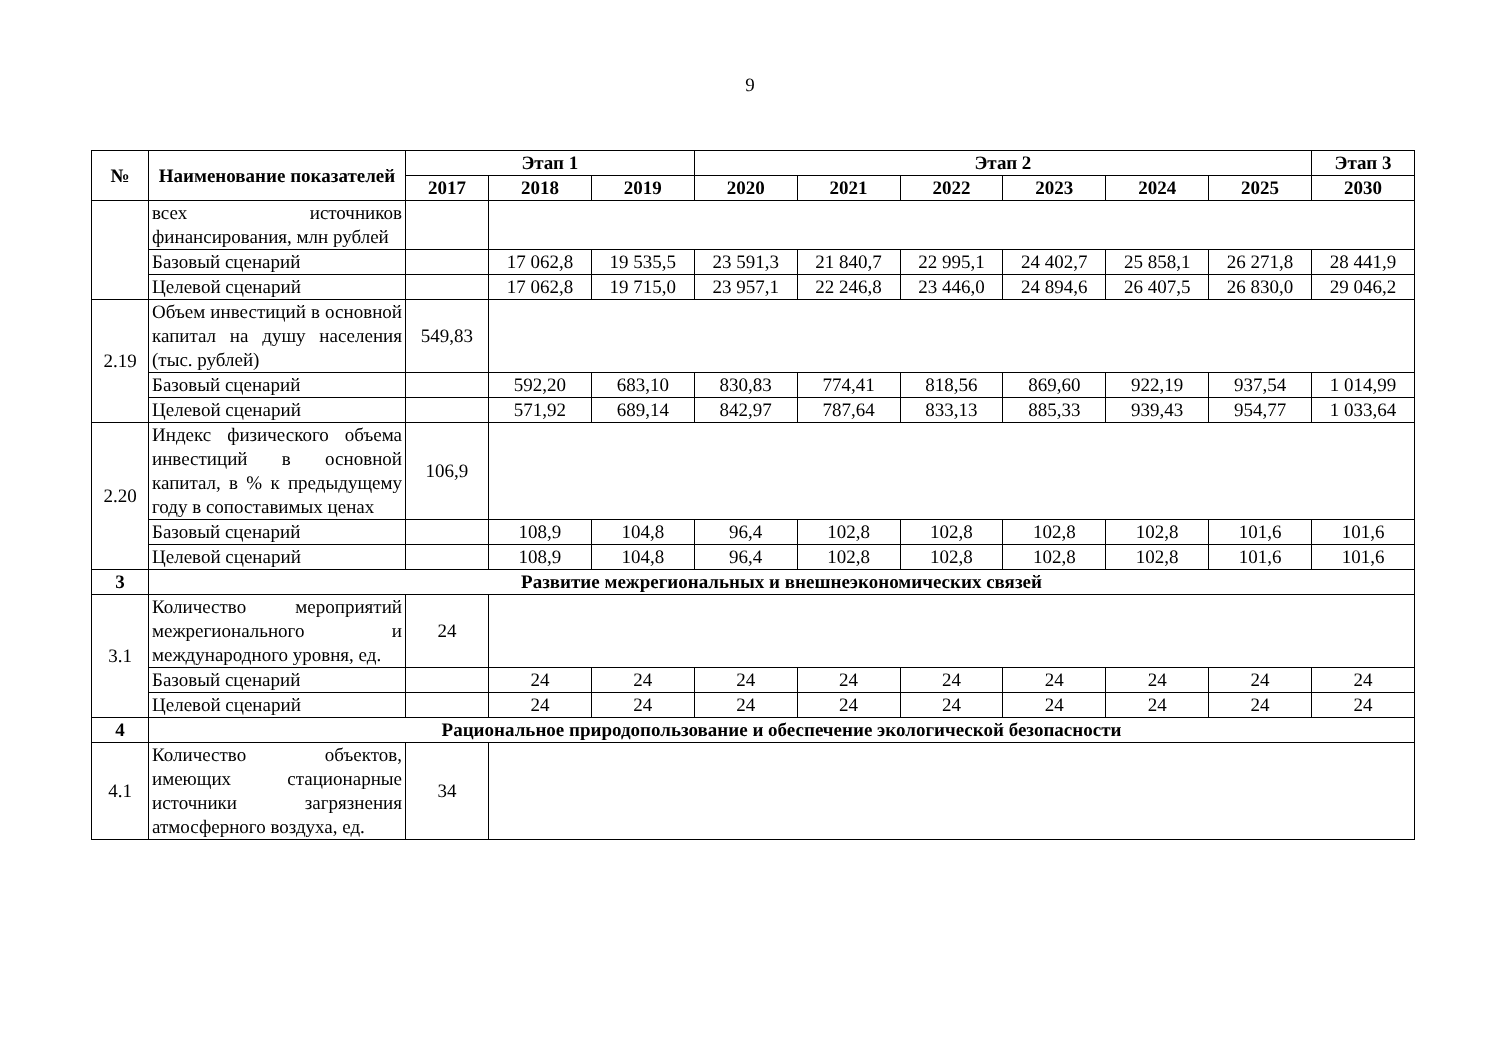9
| № | Наименование показателей | Этап 1 | | | Этап 2 | | | | | | Этап 3 |
| --- | --- | --- | --- | --- | --- | --- | --- | --- | --- | --- | --- |
| | | 2017 | 2018 | 2019 | 2020 | 2021 | 2022 | 2023 | 2024 | 2025 | 2030 |
| | всех источников финансирования, млн рублей | | | | | | | | | | |
| | Базовый сценарий | | 17 062,8 | 19 535,5 | 23 591,3 | 21 840,7 | 22 995,1 | 24 402,7 | 25 858,1 | 26 271,8 | 28 441,9 |
| | Целевой сценарий | | 17 062,8 | 19 715,0 | 23 957,1 | 22 246,8 | 23 446,0 | 24 894,6 | 26 407,5 | 26 830,0 | 29 046,2 |
| 2.19 | Объем инвестиций в основной капитал на душу населения (тыс. рублей) | 549,83 | | | | | | | | | |
| | Базовый сценарий | | 592,20 | 683,10 | 830,83 | 774,41 | 818,56 | 869,60 | 922,19 | 937,54 | 1 014,99 |
| | Целевой сценарий | | 571,92 | 689,14 | 842,97 | 787,64 | 833,13 | 885,33 | 939,43 | 954,77 | 1 033,64 |
| 2.20 | Индекс физического объема инвестиций в основной капитал, в % к предыдущему году в сопоставимых ценах | 106,9 | | | | | | | | | |
| | Базовый сценарий | | 108,9 | 104,8 | 96,4 | 102,8 | 102,8 | 102,8 | 102,8 | 101,6 | 101,6 |
| | Целевой сценарий | | 108,9 | 104,8 | 96,4 | 102,8 | 102,8 | 102,8 | 102,8 | 101,6 | 101,6 |
| 3 | Развитие межрегиональных и внешнеэкономических связей | | | | | | | | | | |
| 3.1 | Количество мероприятий межрегионального и международного уровня, ед. | 24 | | | | | | | | | |
| | Базовый сценарий | | 24 | 24 | 24 | 24 | 24 | 24 | 24 | 24 | 24 |
| | Целевой сценарий | | 24 | 24 | 24 | 24 | 24 | 24 | 24 | 24 | 24 |
| 4 | Рациональное природопользование и обеспечение экологической безопасности | | | | | | | | | | |
| 4.1 | Количество объектов, имеющих стационарные источники загрязнения атмосферного воздуха, ед. | 34 | | | | | | | | | |